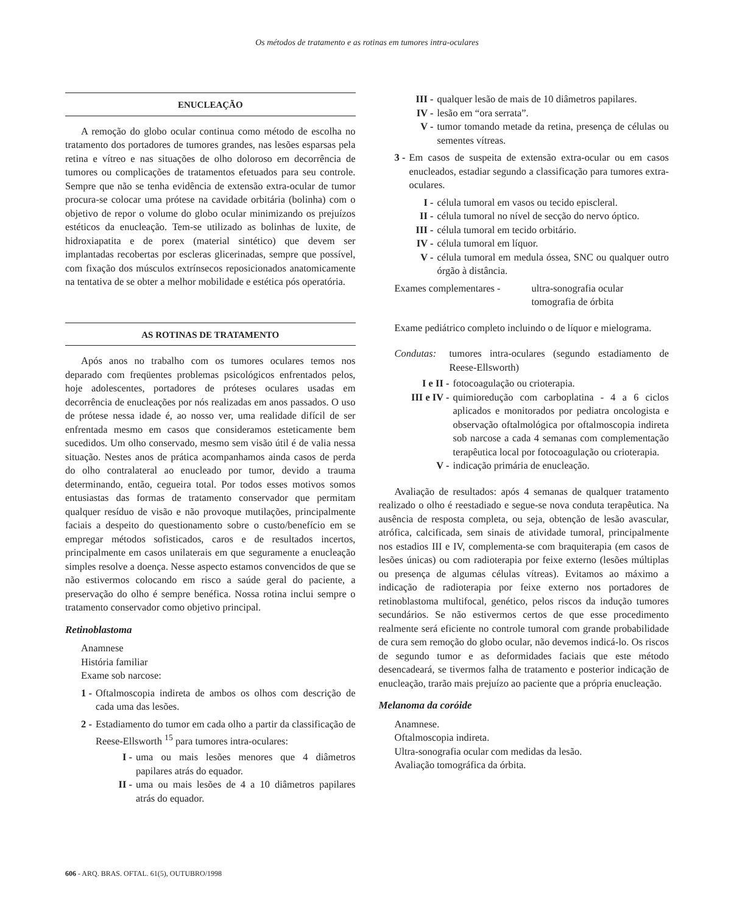Os métodos de tratamento e as rotinas em tumores intra-oculares
ENUCLEAÇÃO
A remoção do globo ocular continua como método de escolha no tratamento dos portadores de tumores grandes, nas lesões esparsas pela retina e vítreo e nas situações de olho doloroso em decorrência de tumores ou complicações de tratamentos efetuados para seu controle. Sempre que não se tenha evidência de extensão extra-ocular de tumor procura-se colocar uma prótese na cavidade orbitária (bolinha) com o objetivo de repor o volume do globo ocular minimizando os prejuízos estéticos da enucleação. Tem-se utilizado as bolinhas de luxite, de hidroxiapatita e de porex (material sintético) que devem ser implantadas recobertas por escleras glicerinadas, sempre que possível, com fixação dos músculos extrínsecos reposicionados anatomicamente na tentativa de se obter a melhor mobilidade e estética pós operatória.
AS ROTINAS DE TRATAMENTO
Após anos no trabalho com os tumores oculares temos nos deparado com freqüentes problemas psicológicos enfrentados pelos, hoje adolescentes, portadores de próteses oculares usadas em decorrência de enucleações por nós realizadas em anos passados. O uso de prótese nessa idade é, ao nosso ver, uma realidade difícil de ser enfrentada mesmo em casos que consideramos esteticamente bem sucedidos. Um olho conservado, mesmo sem visão útil é de valia nessa situação. Nestes anos de prática acompanhamos ainda casos de perda do olho contralateral ao enucleado por tumor, devido a trauma determinando, então, cegueira total. Por todos esses motivos somos entusiastas das formas de tratamento conservador que permitam qualquer resíduo de visão e não provoque mutilações, principalmente faciais a despeito do questionamento sobre o custo/benefício em se empregar métodos sofisticados, caros e de resultados incertos, principalmente em casos unilaterais em que seguramente a enucleação simples resolve a doença. Nesse aspecto estamos convencidos de que se não estivermos colocando em risco a saúde geral do paciente, a preservação do olho é sempre benéfica. Nossa rotina inclui sempre o tratamento conservador como objetivo principal.
Retinoblastoma
Anamnese
História familiar
Exame sob narcose:
1 - Oftalmoscopia indireta de ambos os olhos com descrição de cada uma das lesões.
2 - Estadiamento do tumor em cada olho a partir da classificação de Reese-Ellsworth <sup>15</sup> para tumores intra-oculares:
I - uma ou mais lesões menores que 4 diâmetros papilares atrás do equador.
II - uma ou mais lesões de 4 a 10 diâmetros papilares atrás do equador.
III - qualquer lesão de mais de 10 diâmetros papilares.
IV - lesão em “ora serrata”.
V - tumor tomando metade da retina, presença de células ou sementes vítreas.
3 - Em casos de suspeita de extensão extra-ocular ou em casos enucleados, estadiar segundo a classificação para tumores extra-oculares.
I - célula tumoral em vasos ou tecido episcleral.
II - célula tumoral no nível de secção do nervo óptico.
III - célula tumoral em tecido orbitário.
IV - célula tumoral em líquor.
V - célula tumoral em medula óssea, SNC ou qualquer outro órgão à distância.
Exames complementares - ultra-sonografia ocular
tomografia de órbita
Exame pediátrico completo incluindo o de líquor e mielograma.
Condutas: tumores intra-oculares (segundo estadiamento de Reese-Ellsworth)
I e II - fotocoagulação ou crioterapia.
III e IV - quimioredução com carboplatina - 4 a 6 ciclos aplicados e monitorados por pediatra oncologista e observação oftalmológica por oftalmoscopia indireta sob narcose a cada 4 semanas com complementação terapêutica local por fotocoagulação ou crioterapia.
V - indicação primária de enucleação.
Avaliação de resultados: após 4 semanas de qualquer tratamento realizado o olho é reestadiado e segue-se nova conduta terapêutica. Na ausência de resposta completa, ou seja, obtenção de lesão avascular, atrófica, calcificada, sem sinais de atividade tumoral, principalmente nos estadios III e IV, complementa-se com braquiterapia (em casos de lesões únicas) ou com radioterapia por feixe externo (lesões múltiplas ou presença de algumas células vítreas). Evitamos ao máximo a indicação de radioterapia por feixe externo nos portadores de retinoblastoma multifocal, genético, pelos riscos da indução tumores secundários. Se não estivermos certos de que esse procedimento realmente será eficiente no controle tumoral com grande probabilidade de cura sem remoção do globo ocular, não devemos indicá-lo. Os riscos de segundo tumor e as deformidades faciais que este método desencadeará, se tivermos falha de tratamento e posterior indicação de enucleação, trarão mais prejuízo ao paciente que a própria enucleação.
Melanoma da coróide
Anamnese.
Oftalmoscopia indireta.
Ultra-sonografia ocular com medidas da lesão.
Avaliação tomográfica da órbita.
606 - ARQ. BRAS. OFTAL. 61(5), OUTUBRO/1998